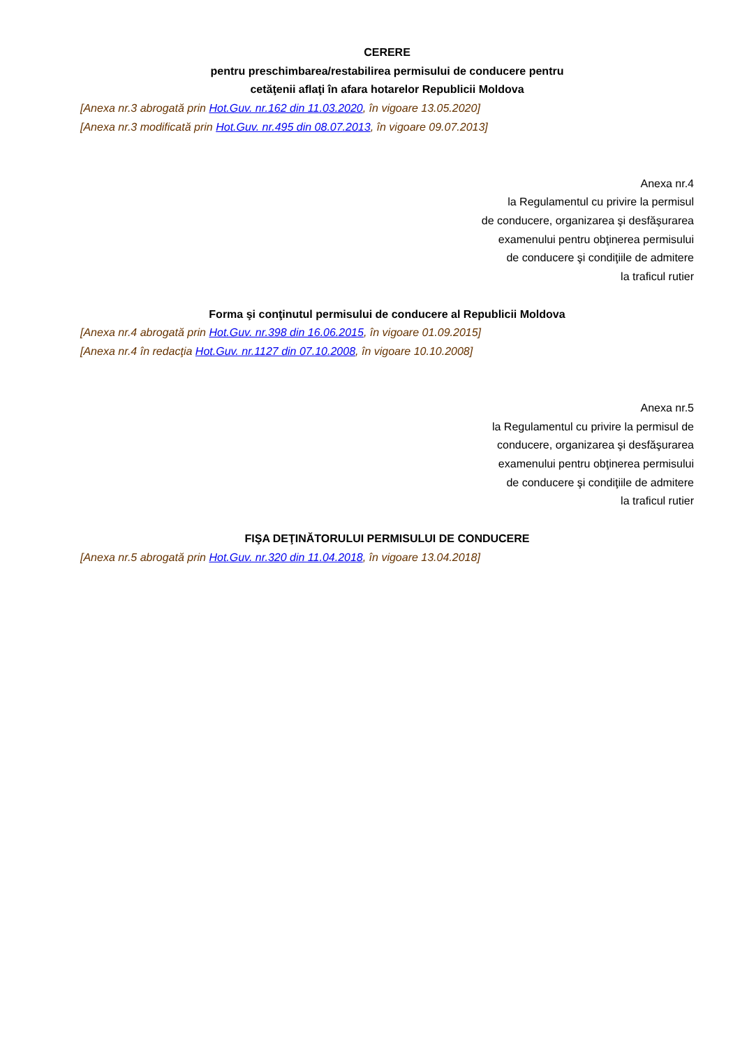CERERE
pentru preschimbarea/restabilirea permisului de conducere pentru
cetăţenii aflaţi în afara hotarelor Republicii Moldova
[Anexa nr.3 abrogată prin Hot.Guv. nr.162 din 11.03.2020, în vigoare 13.05.2020]
[Anexa nr.3 modificată prin Hot.Guv. nr.495 din 08.07.2013, în vigoare 09.07.2013]
Anexa nr.4
la Regulamentul cu privire la permisul
de conducere, organizarea şi desfăşurarea
examenului pentru obţinerea permisului
de conducere şi condiţiile de admitere
la traficul rutier
Forma şi conţinutul permisului de conducere al Republicii Moldova
[Anexa nr.4 abrogată prin Hot.Guv. nr.398 din 16.06.2015, în vigoare 01.09.2015]
[Anexa nr.4 în redacţia Hot.Guv. nr.1127 din 07.10.2008, în vigoare 10.10.2008]
Anexa nr.5
la Regulamentul cu privire la permisul de
conducere, organizarea şi desfăşurarea
examenului pentru obţinerea permisului
de conducere şi condiţiile de admitere
la traficul rutier
FIŞA DEŢINĂTORULUI PERMISULUI DE CONDUCERE
[Anexa nr.5 abrogată prin Hot.Guv. nr.320 din 11.04.2018, în vigoare 13.04.2018]